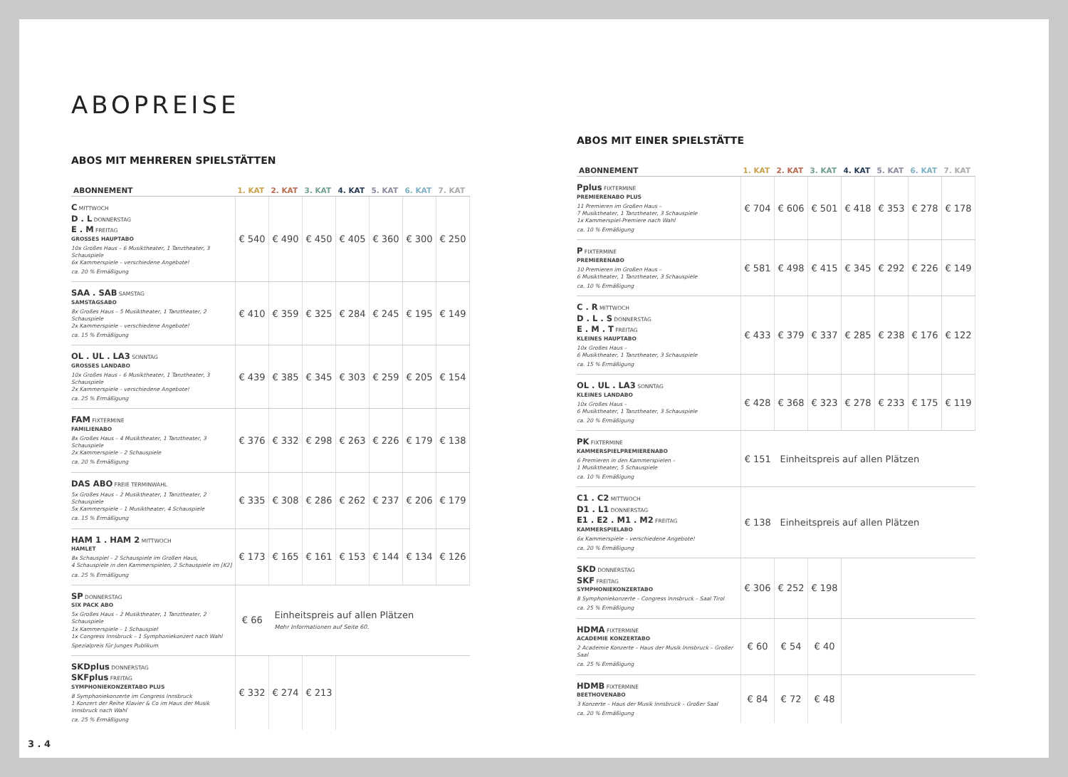ABOPREISE
ABOS MIT MEHREREN SPIELSTÄTTEN
| ABONNEMENT | 1. KAT | 2. KAT | 3. KAT | 4. KAT | 5. KAT | 6. KAT | 7. KAT |
| --- | --- | --- | --- | --- | --- | --- | --- |
| C MITTWOCH D . L DONNERSTAG E . M FREITAG GROSSES HAUPTABO 10x Großes Haus – 6 Musiktheater, 1 Tanztheater, 3 Schauspiele 6x Kammerspiele – verschiedene Angebote! ca. 20 % Ermäßigung | € 540 | € 490 | € 450 | € 405 | € 360 | € 300 | € 250 |
| SAA . SAB SAMSTAG SAMSTAGSABO 8x Großes Haus – 5 Musiktheater, 1 Tanztheater, 2 Schauspiele 2x Kammerspiele – verschiedene Angebote! ca. 15 % Ermäßigung | € 410 | € 359 | € 325 | € 284 | € 245 | € 195 | € 149 |
| OL . UL . LA3 SONNTAG GROSSES LANDABO 10x Großes Haus – 6 Musiktheater, 1 Tanztheater, 3 Schauspiele 2x Kammerspiele – verschiedene Angebote! ca. 25 % Ermäßigung | € 439 | € 385 | € 345 | € 303 | € 259 | € 205 | € 154 |
| FAM FIXTERMINE FAMILIENABO 8x Großes Haus – 4 Musiktheater, 1 Tanztheater, 3 Schauspiele 2x Kammerspiele – 2 Schauspiele ca. 20 % Ermäßigung | € 376 | € 332 | € 298 | € 263 | € 226 | € 179 | € 138 |
| DAS ABO FREIE TERMINWAHL 5x Großes Haus – 2 Musiktheater, 1 Tanztheater, 2 Schauspiele 5x Kammerspiele – 1 Musiktheater, 4 Schauspiele ca. 15 % Ermäßigung | € 335 | € 308 | € 286 | € 262 | € 237 | € 206 | € 179 |
| HAM 1 . HAM 2 MITTWOCH HAMLET 8x Schauspiel – 2 Schauspiele im Großen Haus, 4 Schauspiele in den Kammerspielen, 2 Schauspiele im [K2] ca. 25 % Ermäßigung | € 173 | € 165 | € 161 | € 153 | € 144 | € 134 | € 126 |
| SP DONNERSTAG SIX PACK ABO 5x Großes Haus – 2 Musiktheater, 1 Tanztheater, 2 Schauspiele 1x Kammerspiele – 1 Schauspiel 1x Congress Innsbruck – 1 Symphoniekonzert nach Wahl Spezialpreis für Junges Publikum | € 66 | Einheitspreis auf allen Plätzen Mehr Informationen auf Seite 60. | | | | | |
| SKDplus DONNERSTAG SKFplus FREITAG SYMPHONIEKONZERTABO PLUS 8 Symphoniekonzerte im Congress Innsbruck 1 Konzert der Reihe Klavier & Co im Haus der Musik Innsbruck nach Wahl ca. 25 % Ermäßigung | € 332 | € 274 | € 213 | | | | |
ABOS MIT EINER SPIELSTÄTTE
| ABONNEMENT | 1. KAT | 2. KAT | 3. KAT | 4. KAT | 5. KAT | 6. KAT | 7. KAT |
| --- | --- | --- | --- | --- | --- | --- | --- |
| Pplus FIXTERMINE PREMIERENABO PLUS 11 Premieren im Großen Haus – 7 Musiktheater, 1 Tanztheater, 3 Schauspiele 1x Kammerspiel-Premiere nach Wahl ca. 10 % Ermäßigung | € 704 | € 606 | € 501 | € 418 | € 353 | € 278 | € 178 |
| P FIXTERMINE PREMIERENABO 10 Premieren im Großen Haus – 6 Musiktheater, 1 Tanztheater, 3 Schauspiele ca. 10 % Ermäßigung | € 581 | € 498 | € 415 | € 345 | € 292 | € 226 | € 149 |
| C . R MITTWOCH D . L . S DONNERSTAG E . M . T FREITAG KLEINES HAUPTABO 10x Großes Haus – 6 Musiktheater, 1 Tanztheater, 3 Schauspiele ca. 15 % Ermäßigung | € 433 | € 379 | € 337 | € 285 | € 238 | € 176 | € 122 |
| OL . UL . LA3 SONNTAG KLEINES LANDABO 10x Großes Haus – 6 Musiktheater, 1 Tanztheater, 3 Schauspiele ca. 20 % Ermäßigung | € 428 | € 368 | € 323 | € 278 | € 233 | € 175 | € 119 |
| PK FIXTERMINE KAMMERSPIELPREMIERENABO 6 Premieren in den Kammerspielen – 1 Musiktheater, 5 Schauspiele ca. 10 % Ermäßigung | € 151 | Einheitspreis auf allen Plätzen | | | | | |
| C1 . C2 MITTWOCH D1 . L1 DONNERSTAG E1 . E2 . M1 . M2 FREITAG KAMMERSPIELABO 6x Kammerspiele – verschiedene Angebote! ca. 20 % Ermäßigung | € 138 | Einheitspreis auf allen Plätzen | | | | | |
| SKD DONNERSTAG SKF FREITAG SYMPHONIEKONZERTABO 8 Symphoniekonzerte – Congress Innsbruck – Saal Tirol ca. 25 % Ermäßigung | € 306 | € 252 | € 198 | | | | |
| HDMA FIXTERMINE ACADEMIE KONZERTABO 2 Academie Konzerte – Haus der Musik Innsbruck – Großer Saal ca. 25 % Ermäßigung | € 60 | € 54 | € 40 | | | | |
| HDMB FIXTERMINE BEETHOVENABO 3 Konzerte – Haus der Musik Innsbruck – Großer Saal ca. 20 % Ermäßigung | € 84 | € 72 | € 48 | | | | |
3 . 4